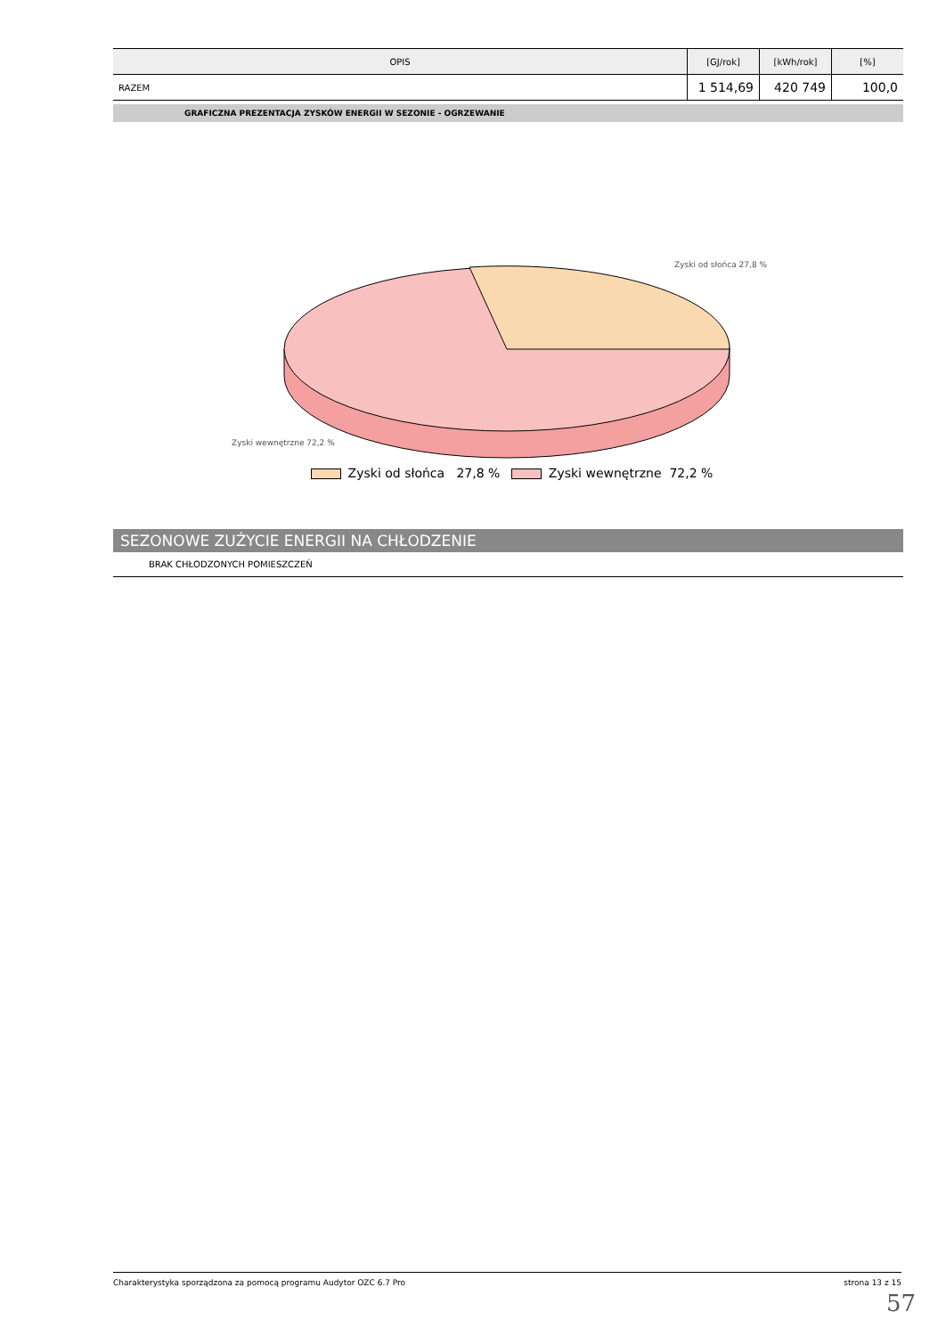| OPIS | [GJ/rok] | [kWh/rok] | [%] |
| --- | --- | --- | --- |
| RAZEM | 1 514,69 | 420 749 | 100,0 |
GRAFICZNA PREZENTACJA ZYSKÓW ENERGII W SEZONIE - OGRZEWANIE
Zyski od słońca 27,8 %
Zyski wewnętrzne 72,2 %
Zyski od słońca 27,8 % Zyski wewnętrzne 72,2 %
SEZONOWE ZUŻYCIE ENERGII NA CHŁODZENIE
BRAK CHŁODZONYCH POMIESZCZEŃ
Charakterystyka sporządzona za pomocą programu Audytor OZC 6.7 Pro strona 13 z 15
57